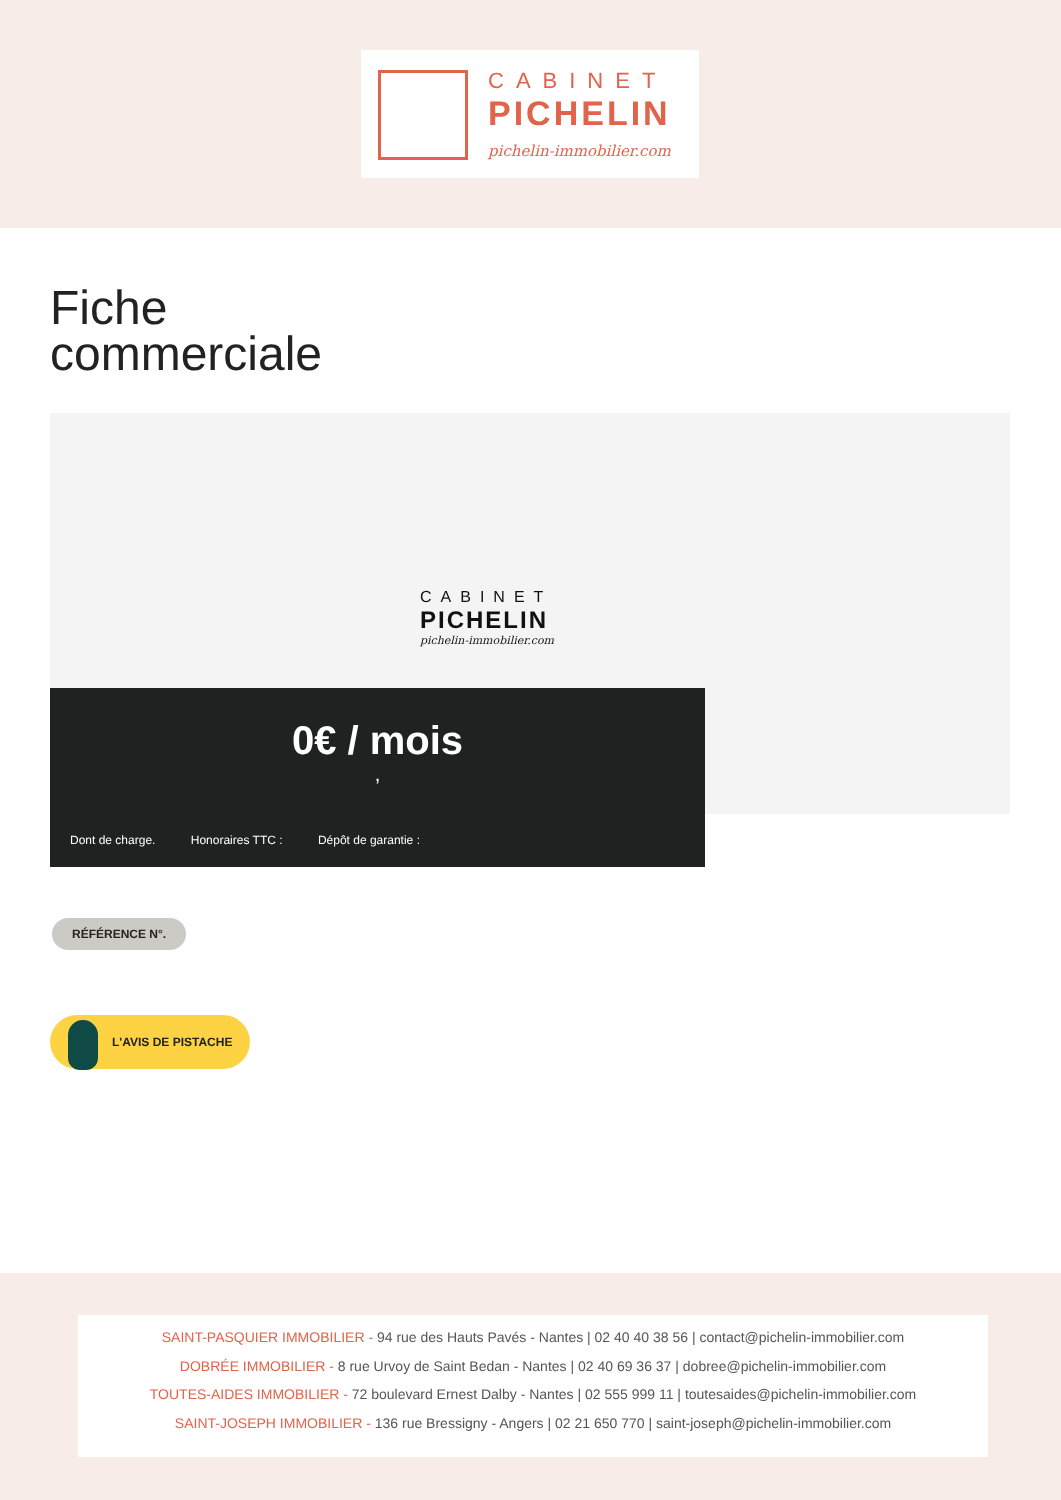CABINET
PICHELIN
pichelin-immobilier.com
Fiche
commerciale
CABINET
PICHELIN
pichelin-immobilier.com
0€ / mois
,
Dont de charge. Honoraires TTC : Dépôt de garantie :
RÉFÉRENCE N°.
L'AVIS DE PISTACHE
SAINT-PASQUIER IMMOBILIER - 94 rue des Hauts Pavés - Nantes | 02 40 40 38 56 | contact@pichelin-immobilier.com
DOBRÉE IMMOBILIER - 8 rue Urvoy de Saint Bedan - Nantes | 02 40 69 36 37 | dobree@pichelin-immobilier.com
TOUTES-AIDES IMMOBILIER - 72 boulevard Ernest Dalby - Nantes | 02 555 999 11 | toutesaides@pichelin-immobilier.com
SAINT-JOSEPH IMMOBILIER - 136 rue Bressigny - Angers | 02 21 650 770 | saint-joseph@pichelin-immobilier.com